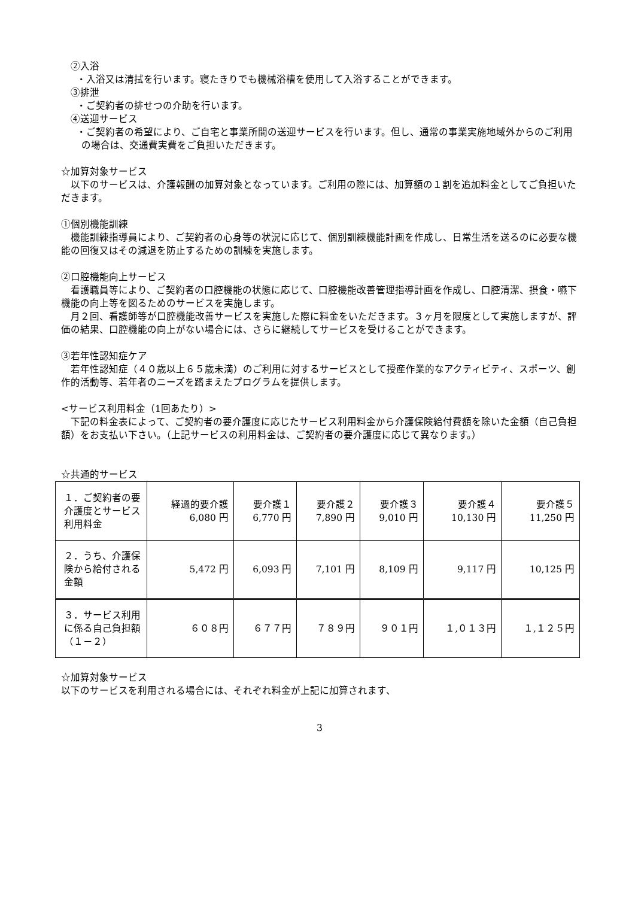②入浴
・入浴又は清拭を行います。寝たきりでも機械浴槽を使用して入浴することができます。
③排泄
・ご契約者の排せつの介助を行います。
④送迎サービス
・ご契約者の希望により、ご自宅と事業所間の送迎サービスを行います。但し、通常の事業実施地域外からのご利用の場合は、交通費実費をご負担いただきます。
☆加算対象サービス
　以下のサービスは、介護報酬の加算対象となっています。ご利用の際には、加算額の１割を追加料金としてご負担いただきます。
①個別機能訓練
　機能訓練指導員により、ご契約者の心身等の状況に応じて、個別訓練機能計画を作成し、日常生活を送るのに必要な機能の回復又はその減退を防止するための訓練を実施します。
②口腔機能向上サービス
　看護職員等により、ご契約者の口腔機能の状態に応じて、口腔機能改善管理指導計画を作成し、口腔清潔、摂食・嚥下機能の向上等を図るためのサービスを実施します。
　月２回、看護師等が口腔機能改善サービスを実施した際に料金をいただきます。３ヶ月を限度として実施しますが、評価の結果、口腔機能の向上がない場合には、さらに継続してサービスを受けることができます。
③若年性認知症ケア
　若年性認知症（４０歳以上６５歳未満）のご利用に対するサービスとして授産作業的なアクティビティ、スポーツ、創作的活動等、若年者のニーズを踏まえたプログラムを提供します。
<サービス利用料金（1回あたり）>
　下記の料金表によって、ご契約者の要介護度に応じたサービス利用料金から介護保険給付費額を除いた金額（自己負担額）をお支払い下さい。（上記サービスの利用料金は、ご契約者の要介護度に応じて異なります。）
☆共通的サービス
| １．ご契約者の要介護度とサービス利用料金 | 経過的要介護 6,080 円 | 要介護１ 6,770 円 | 要介護２ 7,890 円 | 要介護３ 9,010 円 | 要介護４ 10,130 円 | 要介護５ 11,250 円 |
| ２．うち、介護保険から給付される金額 | 5,472 円 | 6,093 円 | 7,101 円 | 8,109 円 | 9,117 円 | 10,125 円 |
| ３．サービス利用に係る自己負担額（１－２） | ６０８円 | ６７７円 | ７８９円 | ９０１円 | １,０１３円 | １,１２５円 |
☆加算対象サービス
以下のサービスを利用される場合には、それぞれ料金が上記に加算されます、
3